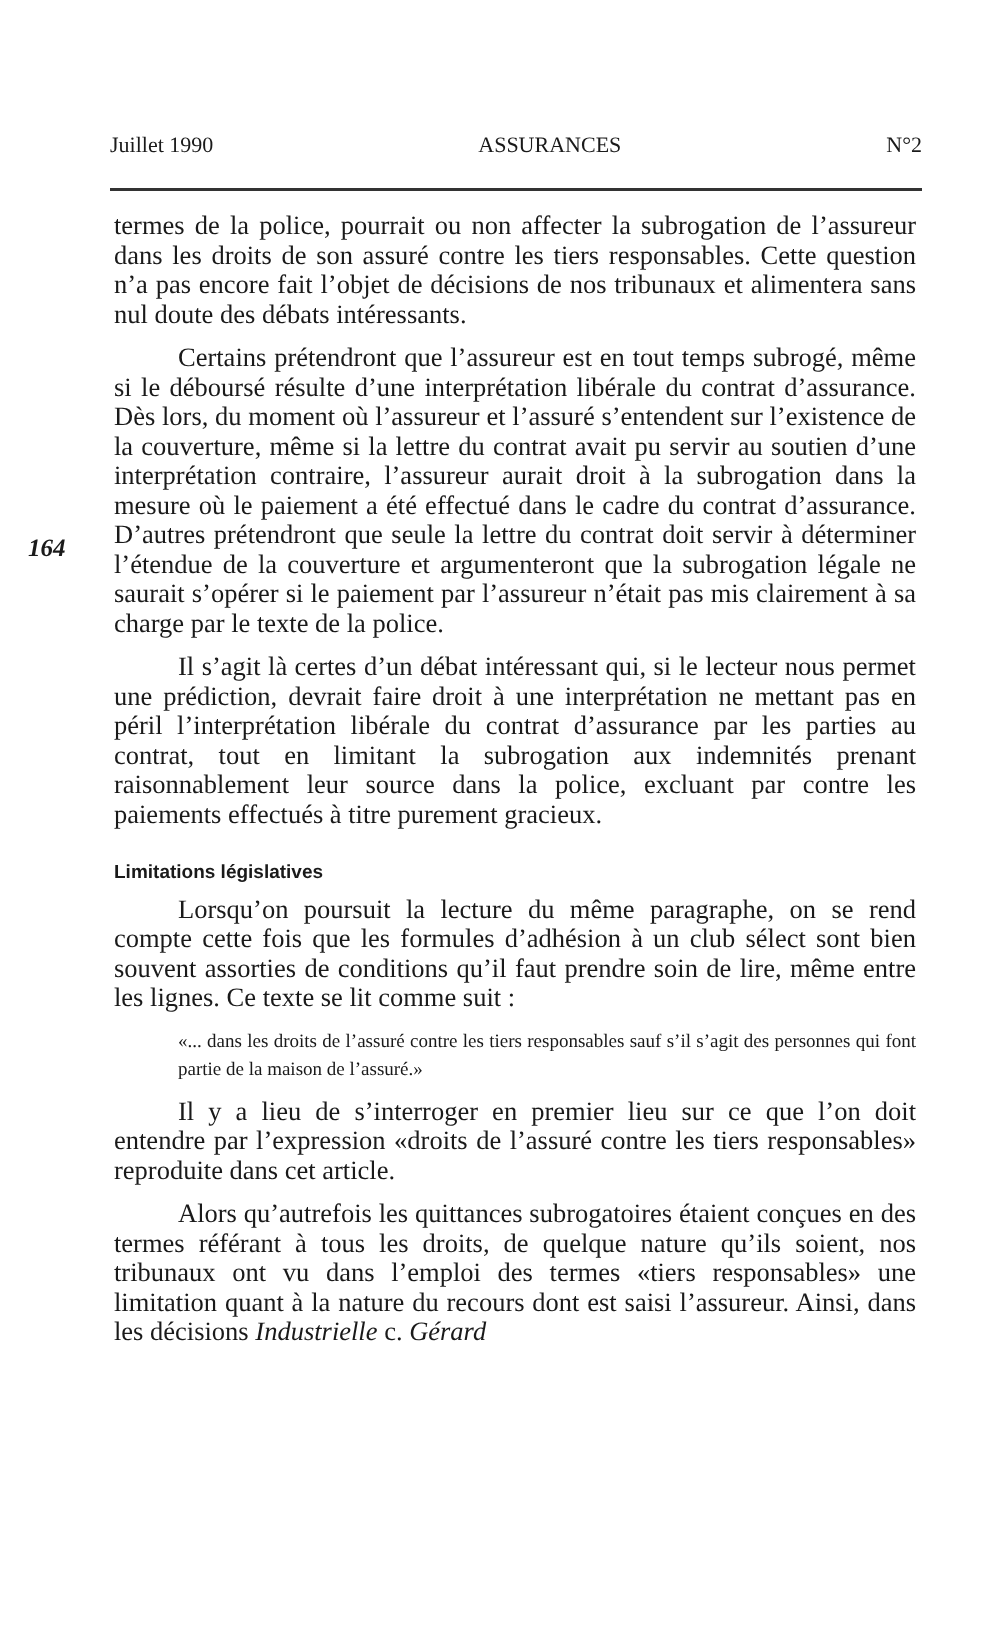Juillet 1990 ASSURANCES N°2
164
termes de la police, pourrait ou non affecter la subrogation de l’assureur dans les droits de son assuré contre les tiers responsables. Cette question n’a pas encore fait l’objet de décisions de nos tribunaux et alimentera sans nul doute des débats intéressants.
Certains prétendront que l’assureur est en tout temps subrogé, même si le déboursé résulte d’une interprétation libérale du contrat d’assurance. Dès lors, du moment où l’assureur et l’assuré s’entendent sur l’existence de la couverture, même si la lettre du contrat avait pu servir au soutien d’une interprétation contraire, l’assureur aurait droit à la subrogation dans la mesure où le paiement a été effectué dans le cadre du contrat d’assurance. D’autres prétendront que seule la lettre du contrat doit servir à déterminer l’étendue de la couverture et argumenteront que la subrogation légale ne saurait s’opérer si le paiement par l’assureur n’était pas mis clairement à sa charge par le texte de la police.
Il s’agit là certes d’un débat intéressant qui, si le lecteur nous permet une prédiction, devrait faire droit à une interprétation ne mettant pas en péril l’interprétation libérale du contrat d’assurance par les parties au contrat, tout en limitant la subrogation aux indemnités prenant raisonnablement leur source dans la police, excluant par contre les paiements effectués à titre purement gracieux.
Limitations législatives
Lorsqu’on poursuit la lecture du même paragraphe, on se rend compte cette fois que les formules d’adhésion à un club sélect sont bien souvent assorties de conditions qu’il faut prendre soin de lire, même entre les lignes. Ce texte se lit comme suit :
«... dans les droits de l’assuré contre les tiers responsables sauf s’il s’agit des personnes qui font partie de la maison de l’assuré.»
Il y a lieu de s’interroger en premier lieu sur ce que l’on doit entendre par l’expression «droits de l’assuré contre les tiers responsables» reproduite dans cet article.
Alors qu’autrefois les quittances subrogatoires étaient conçues en des termes référant à tous les droits, de quelque nature qu’ils soient, nos tribunaux ont vu dans l’emploi des termes «tiers responsables» une limitation quant à la nature du recours dont est saisi l’assureur. Ainsi, dans les décisions Industrielle c. Gérard